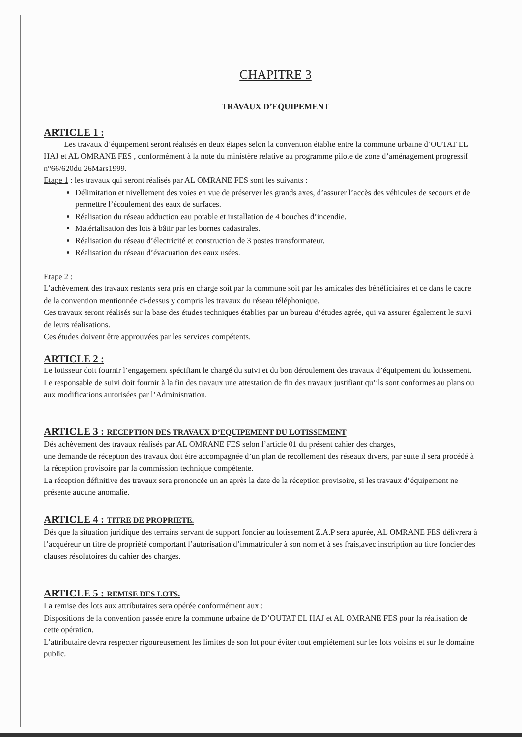CHAPITRE 3
TRAVAUX D’EQUIPEMENT
ARTICLE 1 :
Les travaux d’équipement seront réalisés en deux étapes selon la convention établie entre la commune urbaine d’OUTAT EL HAJ et AL OMRANE FES , conformément à la note du ministère relative au programme pilote de zone d’aménagement progressif n°66/620du 26Mars1999.
Etape 1 : les travaux qui seront réalisés par AL OMRANE FES sont les suivants :
Délimitation et nivellement des voies en vue de préserver les grands axes, d’assurer l’accès des véhicules de secours et de permettre l’écoulement des eaux de surfaces.
Réalisation du réseau adduction eau potable et installation de 4 bouches d’incendie.
Matérialisation des lots à bâtir par les bornes cadastrales.
Réalisation du réseau d’électricité et construction de 3 postes transformateur.
Réalisation du réseau d’évacuation des eaux usées.
Etape 2 :
L’achèvement des travaux restants sera pris en charge soit par la commune soit par les amicales des bénéficiaires et ce dans le cadre de la convention mentionnée ci-dessus y compris les travaux du réseau téléphonique.
Ces travaux seront réalisés sur la base des études techniques établies par un bureau d’études agrée, qui va assurer également le suivi de leurs réalisations.
Ces études doivent être approuvées par les services compétents.
ARTICLE 2 :
Le lotisseur doit fournir l’engagement spécifiant le chargé du suivi et du bon déroulement des travaux d’équipement du lotissement.
Le responsable de suivi doit fournir à la fin des travaux une attestation de fin des travaux justifiant qu’ils sont conformes au plans ou aux modifications autorisées par l’Administration.
ARTICLE 3 : RECEPTION DES TRAVAUX D’EQUIPEMENT DU LOTISSEMENT
Dés achèvement des travaux réalisés par AL OMRANE FES selon l’article 01 du présent cahier des charges,
une demande de réception des travaux doit être accompagnée d’un plan de recollement des réseaux divers, par suite il sera procédé à la réception provisoire par la commission technique compétente.
La réception définitive des travaux sera prononcée un an après la date de la réception provisoire, si les travaux d’équipement ne présente aucune anomalie.
ARTICLE 4 : TITRE DE PROPRIETE.
Dés que la situation juridique des terrains servant de support foncier au lotissement Z.A.P sera apurée, AL OMRANE FES délivrera à l’acquéreur un titre de propriété comportant l’autorisation d’immatriculer à son nom et à ses frais,avec inscription au titre foncier des clauses résolutoires du cahier des charges.
ARTICLE 5 : REMISE DES LOTS.
La remise des lots aux attributaires sera opérée conformément aux :
Dispositions de la convention passée entre la commune urbaine de D’OUTAT EL HAJ et AL OMRANE FES pour la réalisation de cette opération.
L’attributaire devra respecter rigoureusement les limites de son lot pour éviter tout empiétement sur les lots voisins et sur le domaine public.